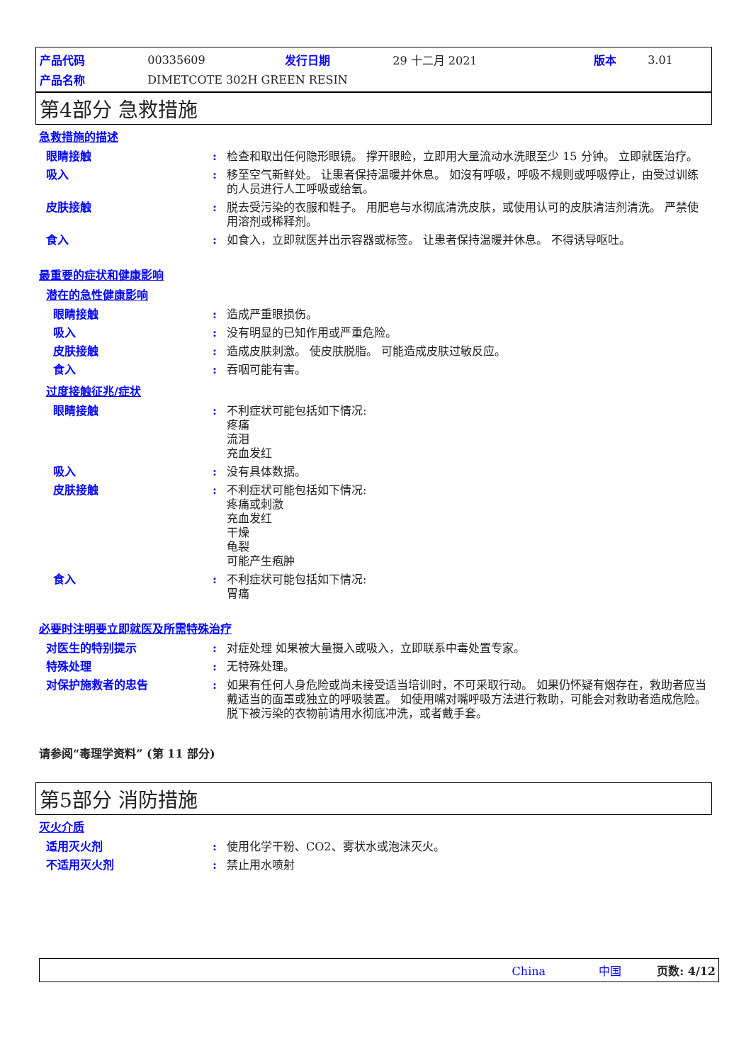| 产品代码 | 00335609 | 发行日期 | 29 十二月 2021 | 版本 | 3.01 |
| 产品名称 | DIMETCOTE 302H GREEN RESIN | | | | |
第4部分 急救措施
急救措施的描述
眼睛接触 : 检查和取出任何隐形眼镜。 撑开眼睑，立即用大量流动水洗眼至少 15 分钟。 立即就医治疗。
吸入 : 移至空气新鲜处。 让患者保持温暖并休息。 如沒有呼吸，呼吸不规则或呼吸停止，由受过训练的人员进行人工呼吸或给氧。
皮肤接触 : 脱去受污染的衣服和鞋子。 用肥皂与水彻底清洗皮肤，或使用认可的皮肤清洁剂清洗。 严禁使用溶剂或稀释剂。
食入 : 如食入，立即就医并出示容器或标签。 让患者保持温暖并休息。 不得诱导呕吐。
最重要的症状和健康影响
潜在的急性健康影响
眼睛接触 : 造成严重眼损伤。
吸入 : 没有明显的已知作用或严重危险。
皮肤接触 : 造成皮肤刺激。 使皮肤脱脂。 可能造成皮肤过敏反应。
食入 : 吞咽可能有害。
过度接触征兆/症状
眼睛接触 : 不利症状可能包括如下情况:
疼痛
流泪
充血发红
吸入 : 没有具体数据。
皮肤接触 : 不利症状可能包括如下情况:
疼痛或刺激
充血发红
干燥
龟裂
可能产生疱肿
食入 : 不利症状可能包括如下情况:
胃痛
必要时注明要立即就医及所需特殊治疗
对医生的特别提示 : 对症处理 如果被大量摄入或吸入，立即联系中毒处置专家。
特殊处理 : 无特殊处理。
对保护施救者的忠告 : 如果有任何人身危险或尚未接受适当培训时，不可采取行动。 如果仍怀疑有烟存在，救助者应当戴适当的面罩或独立的呼吸装置。 如使用嘴对嘴呼吸方法进行救助，可能会对救助者造成危险。 脱下被污染的衣物前请用水彻底冲洗，或者戴手套。
请参阅“毒理学资料” (第 11 部分)
第5部分 消防措施
灭火介质
适用灭火剂 : 使用化学干粉、CO2、雾状水或泡沫灭火。
不适用灭火剂 : 禁止用水喷射
China 中国 页数: 4/12